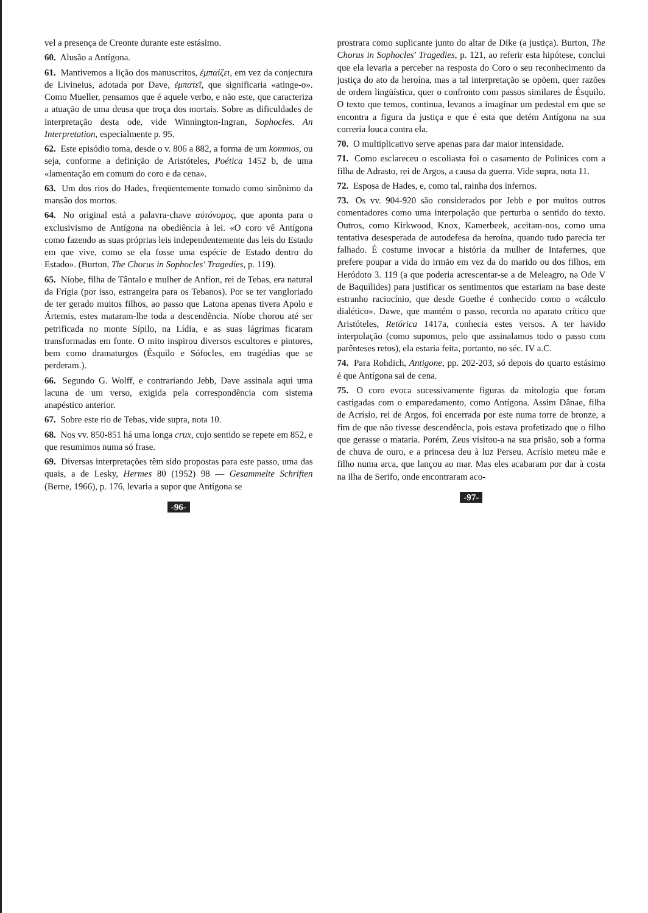vel a presença de Creonte durante este estásimo.
60. Alusão a Antígona.
61. Mantivemos a lição dos manuscritos, ἐμπαίζει, em vez da conjectura de Livineius, adotada por Dave, ἐμπατεῖ, que significaria «atinge-o». Como Mueller, pensamos que é aquele verbo, e não este, que caracteriza a atuação de uma deusa que troça dos mortais. Sobre as dificuldades de interpretação desta ode, vide Winnington-Ingran, Sophocles. An Interpretation, especialmente p. 95.
62. Este episódio toma, desde o v. 806 a 882, a forma de um kommos, ou seja, conforme a definição de Aristóteles, Poética 1452 b, de uma «lamentação em comum do coro e da cena».
63. Um dos rios do Hades, freqüentemente tomado como sinônimo da mansão dos mortos.
64. No original está a palavra-chave αὐτόνομος, que aponta para o exclusivismo de Antígona na obediência à lei. «O coro vê Antígona como fazendo as suas próprias leis independentemente das leis do Estado em que vive, como se ela fosse uma espécie de Estado dentro do Estado». (Burton, The Chorus in Sophocles' Tragedies, p. 119).
65. Níobe, filha de Tântalo e mulher de Anfíon, rei de Tebas, era natural da Frígia (por isso, estrangeira para os Tebanos). Por se ter vangloriado de ter gerado muitos filhos, ao passo que Latona apenas tivera Apolo e Ártemis, estes mataram-lhe toda a descendência. Níobe chorou até ser petrificada no monte Sípilo, na Lídia, e as suas lágrimas ficaram transformadas em fonte. O mito inspirou diversos escultores e pintores, bem como dramaturgos (Ésquilo e Sófocles, em tragédias que se perderam.).
66. Segundo G. Wolff, e contrariando Jebb, Dave assinala aqui uma lacuna de um verso, exigida pela correspondência com sistema anapéstico anterior.
67. Sobre este rio de Tebas, vide supra, nota 10.
68. Nos vv. 850-851 há uma longa crux, cujo sentido se repete em 852, e que resumimos numa só frase.
69. Diversas interpretações têm sido propostas para este passo, uma das quais, a de Lesky, Hermes 80 (1952) 98 — Gesammelte Schriften (Berne, 1966), p. 176, levaria a supor que Antígona se
-96-
prostrara como suplicante junto do altar de Dike (a justiça). Burton, The Chorus in Sophocles' Tragedies, p. 121, ao referir esta hipótese, conclui que ela levaria a perceber na resposta do Coro o seu reconhecimento da justiça do ato da heroína, mas a tal interpretação se opõem, quer razões de ordem lingüística, quer o confronto com passos similares de Ésquilo. O texto que temos, continua, levanos a imaginar um pedestal em que se encontra a figura da justiça e que é esta que detém Antígona na sua correria louca contra ela.
70. O multiplicativo serve apenas para dar maior intensidade.
71. Como esclareceu o escoliasta foi o casamento de Polinices com a filha de Adrasto, rei de Argos, a causa da guerra. Vide supra, nota 11.
72. Esposa de Hades, e, como tal, rainha dos infernos.
73. Os vv. 904-920 são considerados por Jebb e por muitos outros comentadores como uma interpolação que perturba o sentido do texto. Outros, como Kirkwood, Knox, Kamerbeek, aceitam-nos, como uma tentativa desesperada de autodefesa da heroína, quando tudo parecia ter falhado. É costume invocar a história da mulher de Intafernes, que prefere poupar a vida do irmão em vez da do marido ou dos filhos, em Heródoto 3. 119 (a que poderia acrescentar-se a de Meleagro, na Ode V de Baquílides) para justificar os sentimentos que estariam na base deste estranho raciocínio, que desde Goethe é conhecido como o «cálculo dialético». Dawe, que mantém o passo, recorda no aparato crítico que Aristóteles, Retórica 1417a, conhecia estes versos. A ter havido interpolação (como supomos, pelo que assinalamos todo o passo com parênteses retos), ela estaria feita, portanto, no séc. IV a.C.
74. Para Rohdich, Antigone, pp. 202-203, só depois do quarto estásimo é que Antígona sai de cena.
75. O coro evoca sucessivamente figuras da mitologia que foram castigadas com o emparedamento, como Antígona. Assim Dânae, filha de Acrísio, rei de Argos, foi encerrada por este numa torre de bronze, a fim de que não tivesse descendência, pois estava profetizado que o filho que gerasse o mataria. Porém, Zeus visitou-a na sua prisão, sob a forma de chuva de ouro, e a princesa deu à luz Perseu. Acrísio meteu mãe e filho numa arca, que lançou ao mar. Mas eles acabaram por dar à costa na ilha de Serifo, onde encontraram aco-
-97-